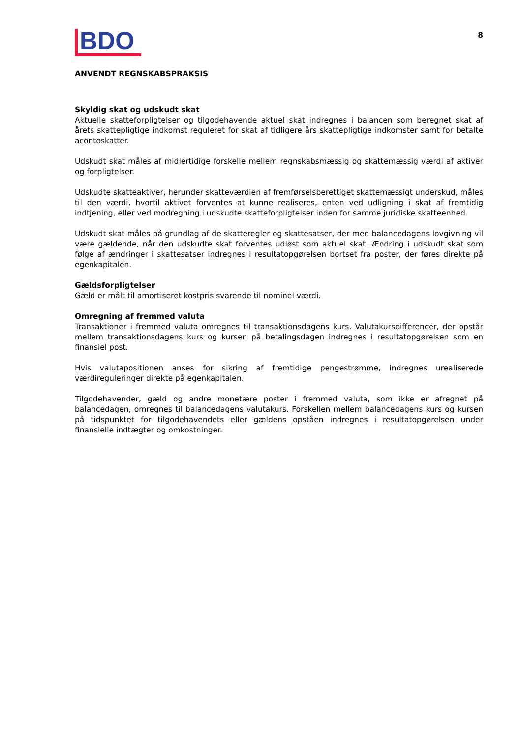BDO
8
ANVENDT REGNSKABSPRAKSIS
Skyldig skat og udskudt skat
Aktuelle skatteforpligtelser og tilgodehavende aktuel skat indregnes i balancen som beregnet skat af årets skattepligtige indkomst reguleret for skat af tidligere års skattepligtige indkomster samt for betalte acontoskatter.
Udskudt skat måles af midlertidige forskelle mellem regnskabsmæssig og skattemæssig værdi af aktiver og forpligtelser.
Udskudte skatteaktiver, herunder skatteværdien af fremførselsberettiget skattemæssigt underskud, måles til den værdi, hvortil aktivet forventes at kunne realiseres, enten ved udligning i skat af fremtidig indtjening, eller ved modregning i udskudte skatteforpligtelser inden for samme juridiske skatteenhed.
Udskudt skat måles på grundlag af de skatteregler og skattesatser, der med balancedagens lovgivning vil være gældende, når den udskudte skat forventes udløst som aktuel skat. Ændring i udskudt skat som følge af ændringer i skattesatser indregnes i resultatopgørelsen bortset fra poster, der føres direkte på egenkapitalen.
Gældsforpligtelser
Gæld er målt til amortiseret kostpris svarende til nominel værdi.
Omregning af fremmed valuta
Transaktioner i fremmed valuta omregnes til transaktionsdagens kurs. Valutakursdifferencer, der opstår mellem transaktionsdagens kurs og kursen på betalingsdagen indregnes i resultatopgørelsen som en finansiel post.
Hvis valutapositionen anses for sikring af fremtidige pengestrømme, indregnes urealiserede værdireguleringer direkte på egenkapitalen.
Tilgodehavender, gæld og andre monetære poster i fremmed valuta, som ikke er afregnet på balancedagen, omregnes til balancedagens valutakurs. Forskellen mellem balancedagens kurs og kursen på tidspunktet for tilgodehavendets eller gældens opståen indregnes i resultatopgørelsen under finansielle indtægter og omkostninger.